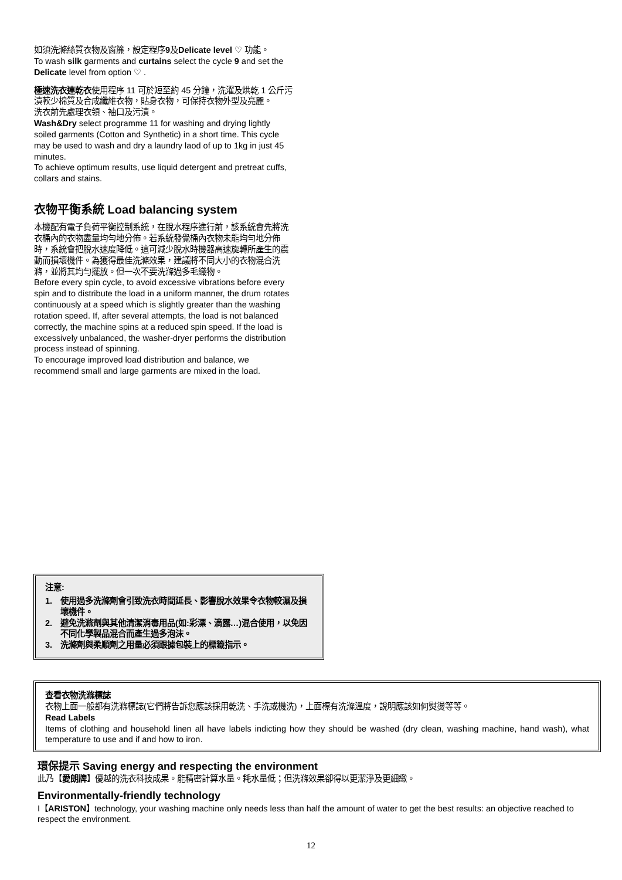如須洗滌絲質衣物及窗簾，設定程序9及Delicate level ♡ 功能。
To wash silk garments and curtains select the cycle 9 and set the Delicate level from option ♡ .
極速洗衣連乾衣使用程序 11 可於短至約 45 分鐘，洗濯及烘乾 1 公斤污漬較少棉質及合成纖維衣物，貼身衣物，可保持衣物外型及亮麗。
洗衣前先處理衣領、袖口及污漬。
Wash&Dry select programme 11 for washing and drying lightly soiled garments (Cotton and Synthetic) in a short time. This cycle may be used to wash and dry a laundry laod of up to 1kg in just 45 minutes.
To achieve optimum results, use liquid detergent and pretreat cuffs, collars and stains.
衣物平衡系統 Load balancing system
本機配有電子負荷平衡控制系統，在脫水程序進行前，該系統會先將洗衣桶內的衣物盡量均勻地分佈。若系統發覺桶內衣物未能均勻地分佈時，系統會把脫水速度降低。這可減少脫水時機器高速旋轉所產生的震動而損壞機件。為獲得最佳洗滌效果，建議將不同大小的衣物混合洗滌，並將其均勻擺放。但一次不要洗滌過多毛織物。
Before every spin cycle, to avoid excessive vibrations before every spin and to distribute the load in a uniform manner, the drum rotates continuously at a speed which is slightly greater than the washing rotation speed. If, after several attempts, the load is not balanced correctly, the machine spins at a reduced spin speed. If the load is excessively unbalanced, the washer-dryer performs the distribution process instead of spinning.
To encourage improved load distribution and balance, we recommend small and large garments are mixed in the load.
注意:
1. 使用過多洗滌劑會引致洗衣時間延長、影響脫水效果令衣物較濕及損壞機件。
2. 避免洗滌劑與其他清潔消毒用品(如:彩漂、滴露…)混合使用，以免因不同化學製品混合而產生過多泡沫。
3. 洗滌劑與柔順劑之用量必須跟據包裝上的標籤指示。
查看衣物洗滌標誌
衣物上面一般都有洗滌標誌(它們將告訴您應該採用乾洗、手洗或機洗)，上面標有洗滌溫度，說明應該如何熨燙等等。
Read Labels
Items of clothing and household linen all have labels indicting how they should be washed (dry clean, washing machine, hand wash), what temperature to use and if and how to iron.
環保提示 Saving energy and respecting the environment
此乃【愛朗牌】優越的洗衣科技成果。能精密計算水量。耗水量低；但洗滌效果卻得以更潔淨及更細緻。
Environmentally-friendly technology
I【ARISTON】technology, your washing machine only needs less than half the amount of water to get the best results: an objective reached to respect the environment.
12